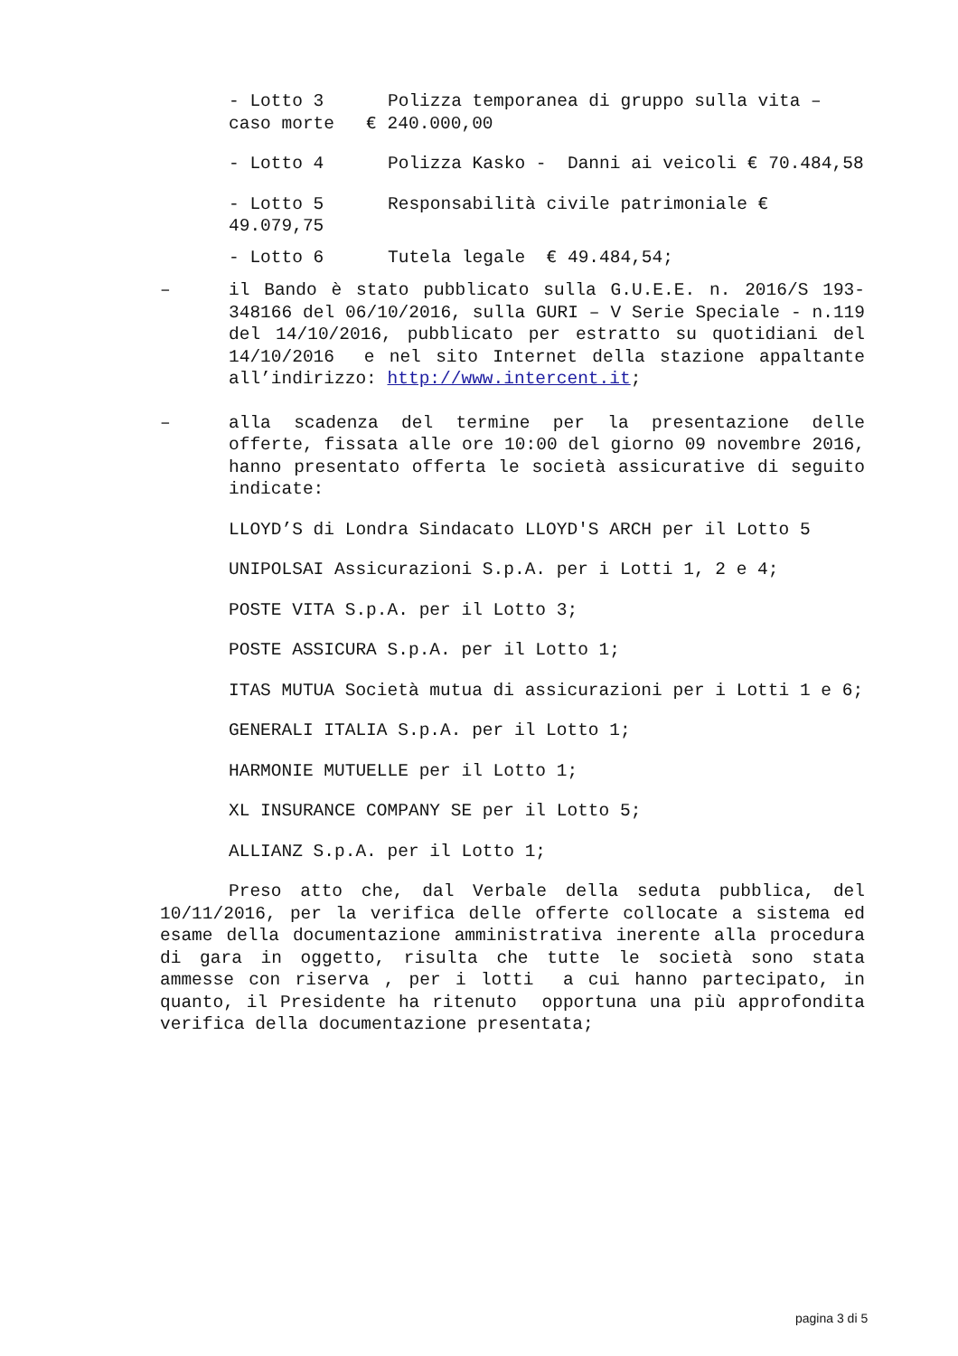- Lotto 3 Polizza temporanea di gruppo sulla vita – caso morte € 240.000,00
- Lotto 4 Polizza Kasko - Danni ai veicoli € 70.484,58
- Lotto 5 Responsabilità civile patrimoniale € 49.079,75
- Lotto 6 Tutela legale € 49.484,54;
– il Bando è stato pubblicato sulla G.U.E.E. n. 2016/S 193-348166 del 06/10/2016, sulla GURI – V Serie Speciale - n.119 del 14/10/2016, pubblicato per estratto su quotidiani del 14/10/2016 e nel sito Internet della stazione appaltante all’indirizzo: http://www.intercent.it;
– alla scadenza del termine per la presentazione delle offerte, fissata alle ore 10:00 del giorno 09 novembre 2016, hanno presentato offerta le società assicurative di seguito indicate:
LLOYD’S di Londra Sindacato LLOYD'S ARCH per il Lotto 5
UNIPOLSAI Assicurazioni S.p.A. per i Lotti 1, 2 e 4;
POSTE VITA S.p.A. per il Lotto 3;
POSTE ASSICURA S.p.A. per il Lotto 1;
ITAS MUTUA Società mutua di assicurazioni per i Lotti 1 e 6;
GENERALI ITALIA S.p.A. per il Lotto 1;
HARMONIE MUTUELLE per il Lotto 1;
XL INSURANCE COMPANY SE per il Lotto 5;
ALLIANZ S.p.A. per il Lotto 1;
Preso atto che, dal Verbale della seduta pubblica, del 10/11/2016, per la verifica delle offerte collocate a sistema ed esame della documentazione amministrativa inerente alla procedura di gara in oggetto, risulta che tutte le società sono stata ammesse con riserva , per i lotti a cui hanno partecipato, in quanto, il Presidente ha ritenuto opportuna una più approfondita verifica della documentazione presentata;
pagina 3 di 5